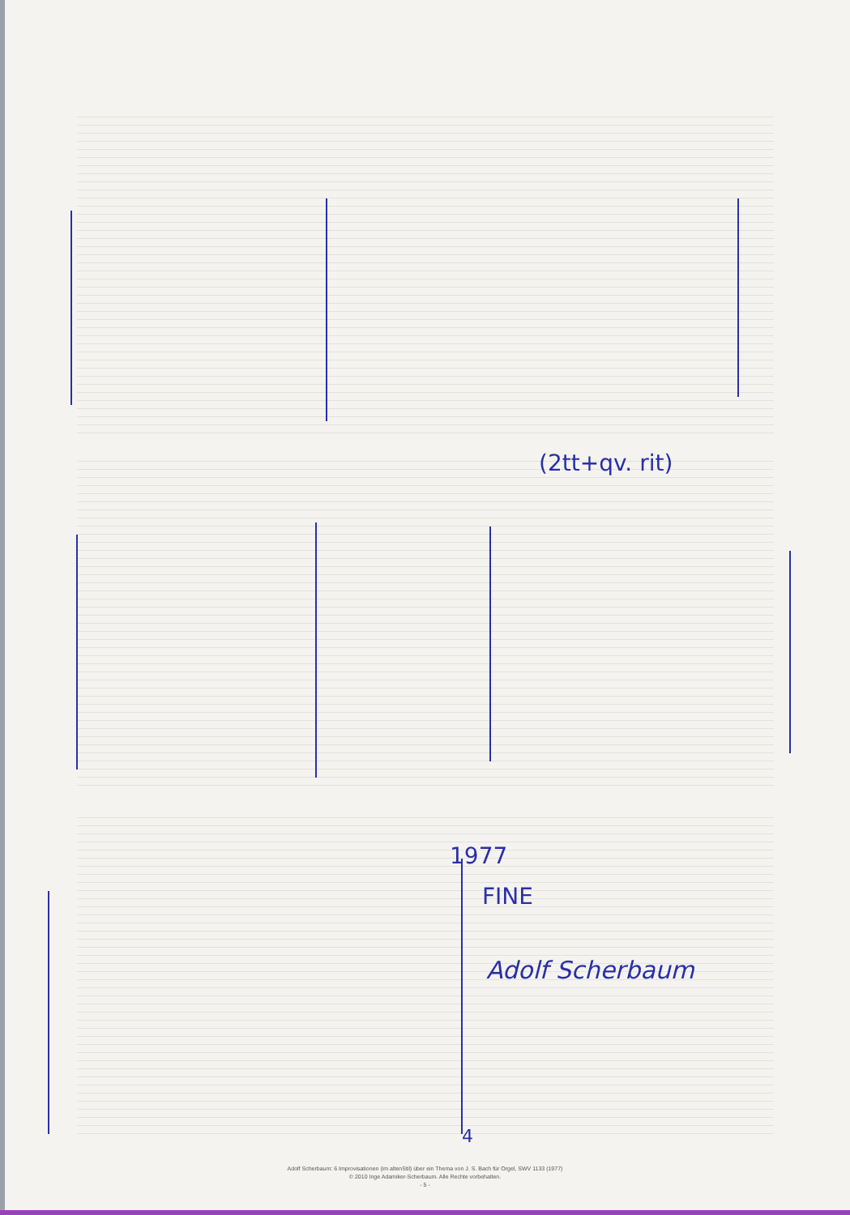(2tt+qv. rit)
1977
FINE
Adolf Scherbaum
4
Adolf Scherbaum: 6 Improvisationen (im altenStil) über ein Thema von J. S. Bach für Orgel, SWV 1133 (1977)
© 2010 Inge Adamiker-Scherbaum. Alle Rechte vorbehalten.
- 5 -